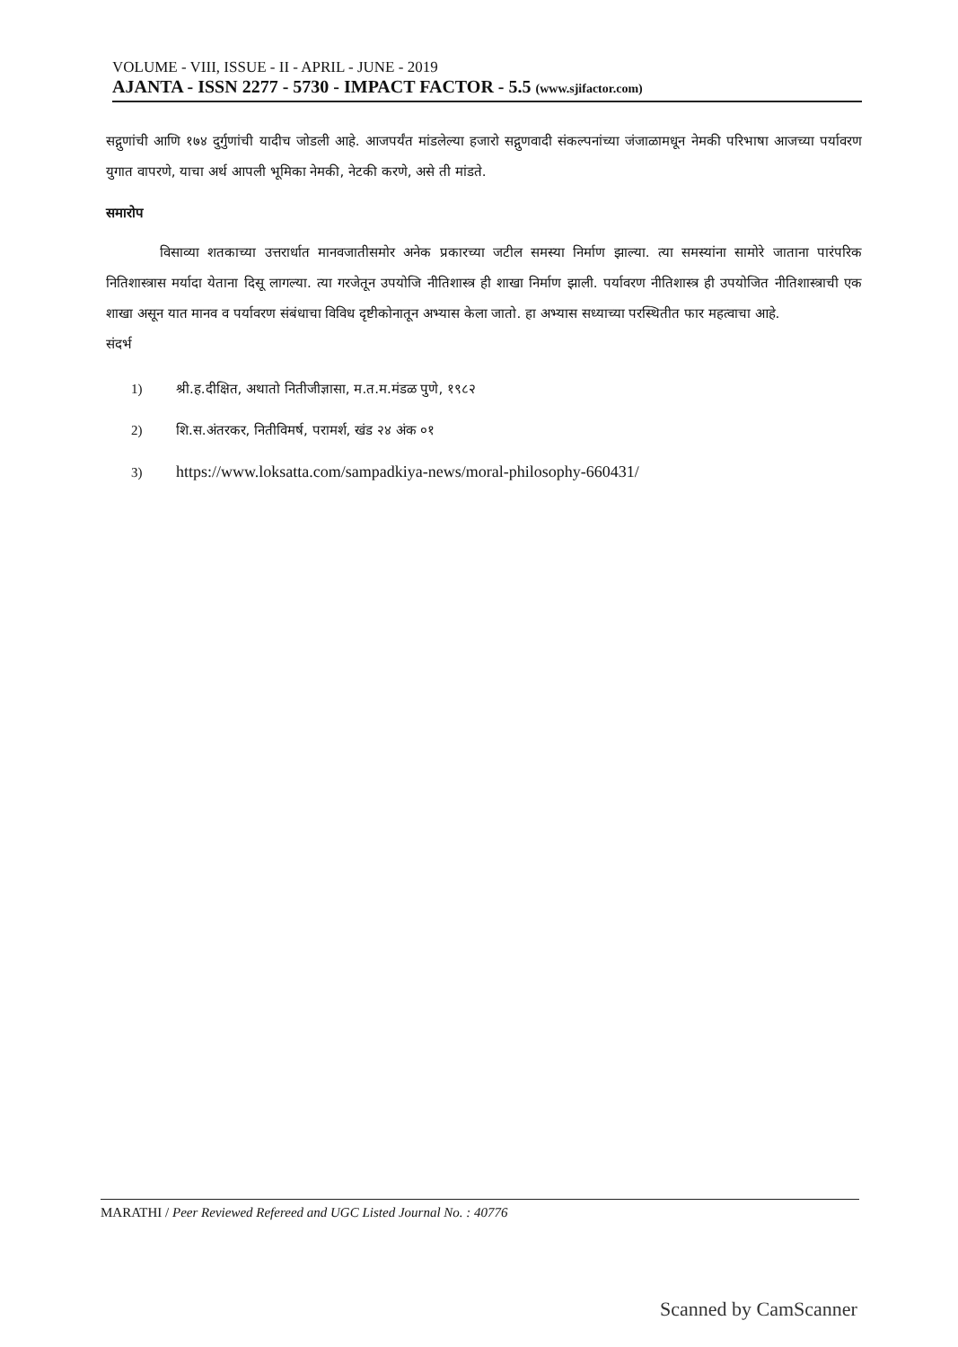VOLUME - VIII, ISSUE - II - APRIL - JUNE - 2019
AJANTA - ISSN 2277 - 5730 - IMPACT FACTOR - 5.5 (www.sjifactor.com)
सद्गुणांची आणि १७४ दुर्गुणांची यादीच जोडली आहे. आजपर्यंत मांडलेल्या हजारो सद्गुणवादी संकल्पनांच्या जंजाळामधून नेमकी परिभाषा आजच्या पर्यावरण युगात वापरणे, याचा अर्थ आपली भूमिका नेमकी, नेटकी करणे, असे ती मांडते.
समारोप
विसाव्या शतकाच्या उत्तरार्धात मानवजातीसमोर अनेक प्रकारच्या जटील समस्या निर्माण झाल्या. त्या समस्यांना सामोरे जाताना पारंपरिक नितिशास्त्रास मर्यादा येताना दिसू लागल्या. त्या गरजेतून उपयोजि नीतिशास्त्र ही शाखा निर्माण झाली. पर्यावरण नीतिशास्त्र ही उपयोजित नीतिशास्त्राची एक शाखा असून यात मानव व पर्यावरण संबंधाचा विविध दृष्टीकोनातून अभ्यास केला जातो. हा अभ्यास सध्याच्या परस्थितीत फार महत्वाचा आहे.
संदर्भ
1) श्री.ह.दीक्षित, अथातो नितीजीज्ञासा, म.त.म.मंडळ पुणे, १९८२
2) शि.स.अंतरकर, नितीविमर्ष, परामर्श, खंड २४ अंक ०१
3) https://www.loksatta.com/sampadkiya-news/moral-philosophy-660431/
MARATHI / Peer Reviewed Refereed and UGC Listed Journal No. : 40776
Scanned by CamScanner